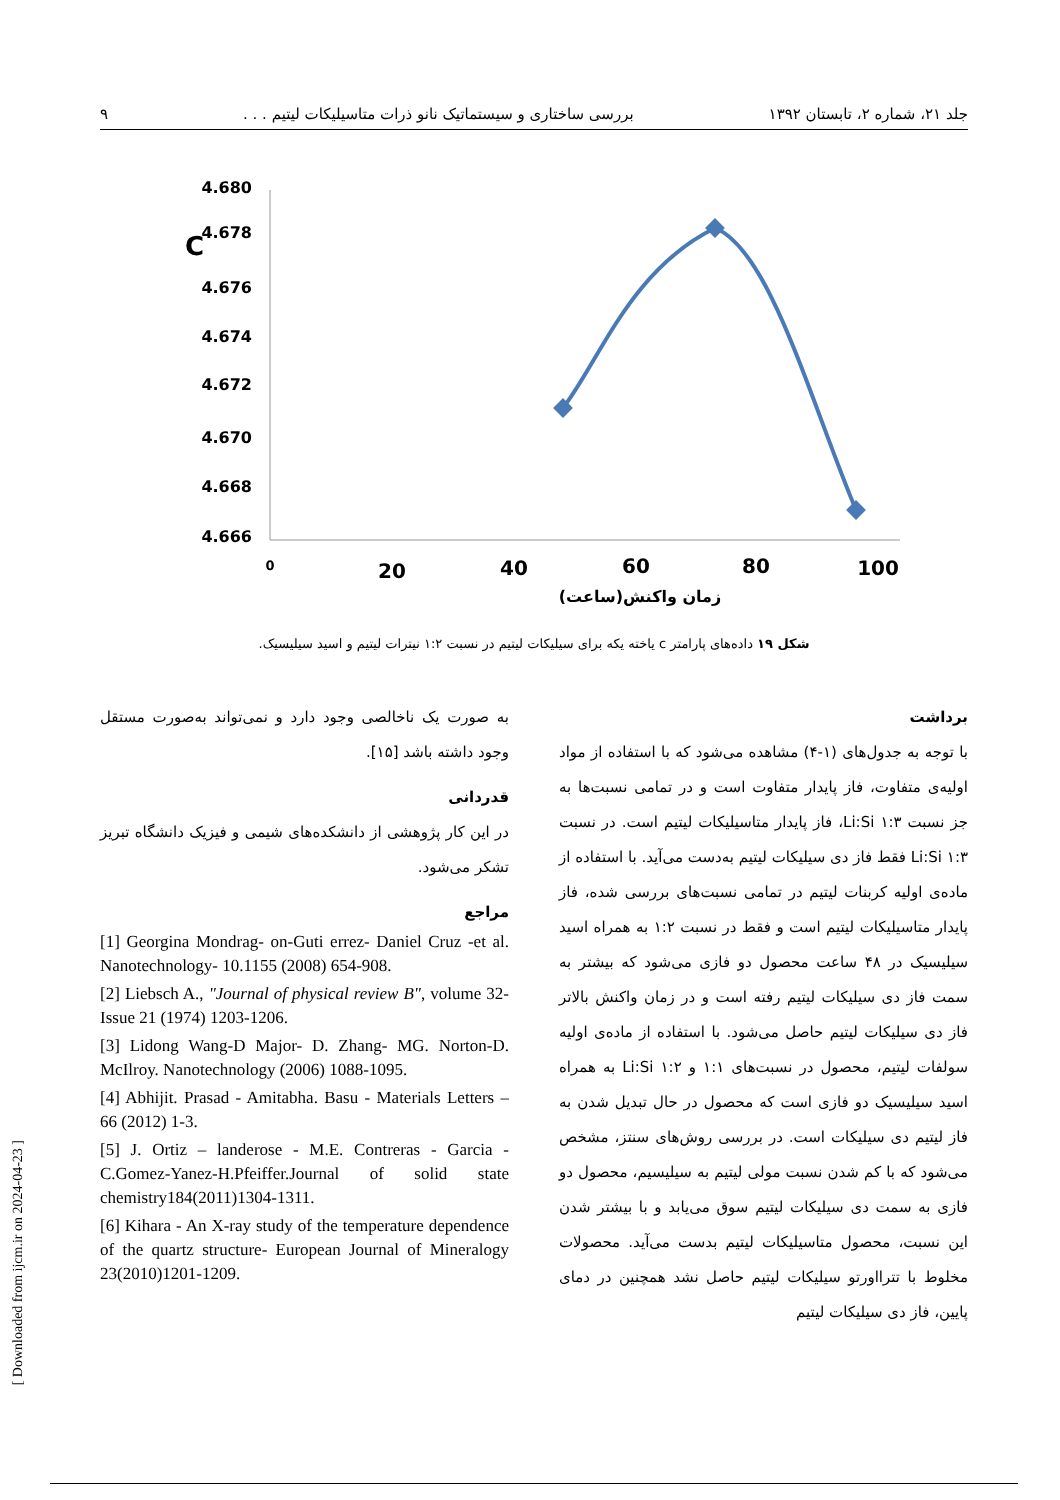جلد ۲۱، شماره ۲، تابستان ۱۳۹۲ بررسی ساختاری و سیستماتیک نانو ذرات متاسیلیکات لیتیم . . . ۹
C
4.680
4.678
4.676
4.674
4.672
4.670
4.668
4.666
0
20
40
60
80
100
زمان واکنش(ساعت)
شکل ۱۹ داده‌های پارامتر c یاخته یکه برای سیلیکات لیتیم در نسبت ۱:۲ نیترات لیتیم و اسید سیلیسیک.
برداشت
با توجه به جدول‌های (۱-۴) مشاهده می‌شود که با استفاده از مواد اولیه‌ی متفاوت، فاز پایدار متفاوت است و در تمامی نسبت‌ها به جز نسبت ۱:۳ Li:Si، فاز پایدار متاسیلیکات لیتیم است. در نسبت ۱:۳ Li:Si فقط فاز دی سیلیکات لیتیم به‌دست می‌آید. با استفاده از ماده‌ی اولیه کربنات لیتیم در تمامی نسبت‌های بررسی شده، فاز پایدار متاسیلیکات لیتیم است و فقط در نسبت ۱:۲ به همراه اسید سیلیسیک در ۴۸ ساعت محصول دو فازی می‌شود که بیشتر به سمت فاز دی سیلیکات لیتیم رفته است و در زمان واکنش بالاتر فاز دی سیلیکات لیتیم حاصل می‌شود. با استفاده از ماده‌ی اولیه سولفات لیتیم، محصول در نسبت‌های ۱:۱ و ۱:۲ Li:Si به همراه اسید سیلیسیک دو فازی است که محصول در حال تبدیل شدن به فاز لیتیم دی سیلیکات است. در بررسی روش‌های سنتز، مشخص می‌شود که با کم شدن نسبت مولی لیتیم به سیلیسیم، محصول دو فازی به سمت دی سیلیکات لیتیم سوق می‌یابد و با بیشتر شدن این نسبت، محصول متاسیلیکات لیتیم بدست می‌آید. محصولات مخلوط با تترااورتو سیلیکات لیتیم حاصل نشد همچنین در دمای پایین، فاز دی سیلیکات لیتیم
به صورت یک ناخالصی وجود دارد و نمی‌تواند به‌صورت مستقل وجود داشته باشد [۱۵].
قدردانی
در این کار پژوهشی از دانشکده‌های شیمی و فیزیک دانشگاه تبریز تشکر می‌شود.
مراجع
[1] Georgina Mondrag- on-Guti errez- Daniel Cruz -et al. Nanotechnology- 10.1155 (2008) 654-908.
[2] Liebsch A., "Journal of physical review B", volume 32- Issue 21 (1974) 1203-1206.
[3] Lidong Wang-D Major- D. Zhang- MG. Norton-D. McIlroy. Nanotechnology (2006) 1088-1095.
[4] Abhijit. Prasad - Amitabha. Basu - Materials Letters – 66 (2012) 1-3.
[5] J. Ortiz – landerose - M.E. Contreras - Garcia - C.Gomez-Yanez-H.Pfeiffer.Journal of solid state chemistry184(2011)1304-1311.
[6] Kihara - An X-ray study of the temperature dependence of the quartz structure- European Journal of Mineralogy 23(2010)1201-1209.
[ Downloaded from ijcm.ir on 2024-04-23 ]